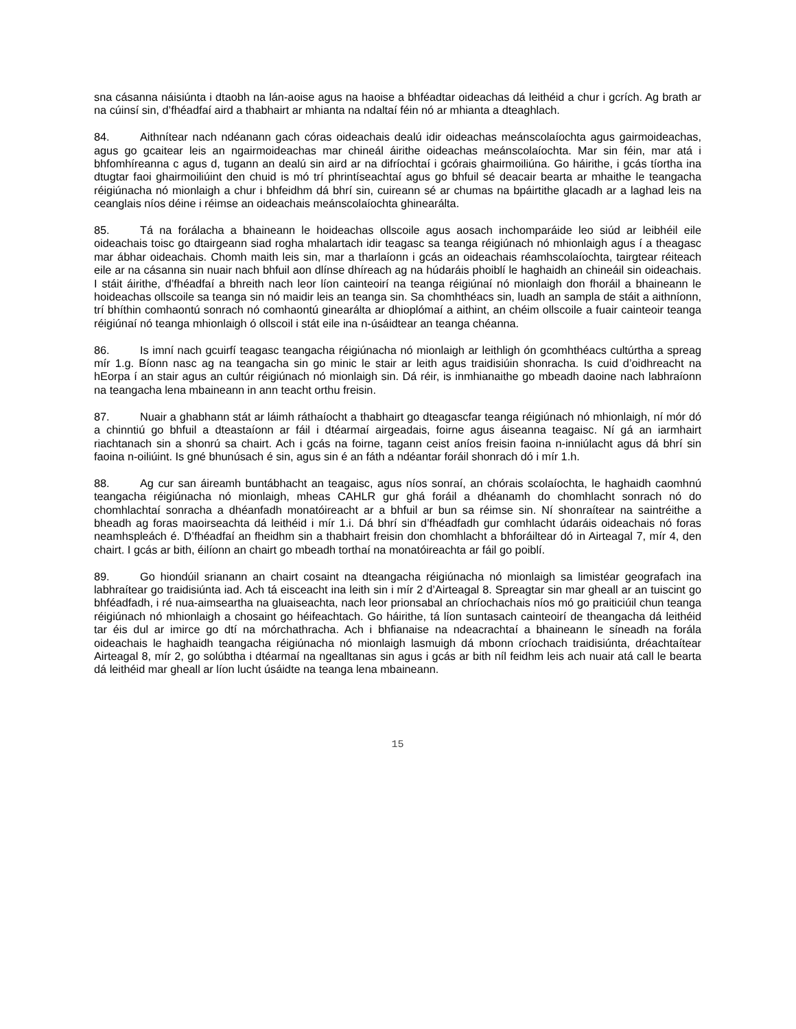sna cásanna náisiúnta i dtaobh na lán-aoise agus na haoise a bhféadtar oideachas dá leithéid a chur i gcrích. Ag brath ar na cúinsí sin, d’fhéadfaí aird a thabhairt ar mhianta na ndaltaí féin nó ar mhianta a dteaghlach.
84. Aithnítear nach ndéanann gach córas oideachais dealú idir oideachas meánscolaíochta agus gairmoideachas, agus go gcaitear leis an ngairmoideachas mar chineál áirithe oideachas meánscolaíochta. Mar sin féin, mar atá i bhfomhíreanna c agus d, tugann an dealú sin aird ar na difríochtaí i gcórais ghairmoiliúna. Go háirithe, i gcás tíortha ina dtugtar faoi ghairmoiliúint den chuid is mó trí phrintíseachtaí agus go bhfuil sé deacair bearta ar mhaithe le teangacha réigiúnacha nó mionlaigh a chur i bhfeidhm dá bhrí sin, cuireann sé ar chumas na bpáirtithe glacadh ar a laghad leis na ceanglais níos déine i réimse an oideachais meánscolaíochta ghinearálta.
85. Tá na forálacha a bhaineann le hoideachas ollscoile agus aosach inchomparáide leo siúd ar leibhéil eile oideachais toisc go dtairgeann siad rogha mhalartach idir teagasc sa teanga réigiúnach nó mhionlaigh agus í a theagasc mar ábhar oideachais. Chomh maith leis sin, mar a tharlaíonn i gcás an oideachais réamhscolaíochta, tairgtear réiteach eile ar na cásanna sin nuair nach bhfuil aon dlínse dhíreach ag na húdaráis phoiblí le haghaidh an chineáil sin oideachais. I stáit áirithe, d’fhéadfaí a bhreith nach leor líon cainteoirí na teanga réigiúnaí nó mionlaigh don fhoráil a bhaineann le hoideachas ollscoile sa teanga sin nó maidir leis an teanga sin. Sa chomhthéacs sin, luadh an sampla de stáit a aithníonn, trí bhíthin comhaontú sonrach nó comhaontú ginearálta ar dhioplómaí a aithint, an chéim ollscoile a fuair cainteoir teanga réigiúnaí nó teanga mhionlaigh ó ollscoil i stát eile ina n-úsáidtear an teanga chéanna.
86. Is imní nach gcuirfí teagasc teangacha réigiúnacha nó mionlaigh ar leithligh ón gcomhthéacs cultúrtha a spreag mír 1.g. Bíonn nasc ag na teangacha sin go minic le stair ar leith agus traidisiúin shonracha. Is cuid d’oidhreacht na hEorpa í an stair agus an cultúr réigiúnach nó mionlaigh sin. Dá réir, is inmhianaithe go mbeadh daoine nach labhraíonn na teangacha lena mbaineann in ann teacht orthu freisin.
87. Nuair a ghabhann stát ar láimh ráthaíocht a thabhairt go dteagascfar teanga réigiúnach nó mhionlaigh, ní mór dó a chinntiú go bhfuil a dteastaíonn ar fáil i dtéarmaí airgeadais, foirne agus áiseanna teagaisc. Ní gá an iarmhairt riachtanach sin a shonrú sa chairt. Ach i gcás na foirne, tagann ceist aníos freisin faoina n-inniúlacht agus dá bhrí sin faoina n-oiliúint. Is gné bhunúsach é sin, agus sin é an fáth a ndéantar foráil shonrach dó i mír 1.h.
88. Ag cur san áireamh buntábhacht an teagaisc, agus níos sonraí, an chórais scolaíochta, le haghaidh caomhnú teangacha réigiúnacha nó mionlaigh, mheas CAHLR gur ghá foráil a dhéanamh do chomhlacht sonrach nó do chomhlachtaí sonracha a dhéanfadh monatóireacht ar a bhfuil ar bun sa réimse sin. Ní shonraítear na saintréithe a bheadh ag foras maoirseachta dá leithéid i mír 1.i. Dá bhrí sin d’fhéadfadh gur comhlacht údaráis oideachais nó foras neamhspleách é. D’fhéadfaí an fheidhm sin a thabhairt freisin don chomhlacht a bhforáiltear dó in Airteagal 7, mír 4, den chairt. I gcás ar bith, éilíonn an chairt go mbeadh torthaí na monatóireachta ar fáil go poiblí.
89. Go hiondúil srianann an chairt cosaint na dteangacha réigiúnacha nó mionlaigh sa limistéar geografach ina labhraítear go traidisiúnta iad. Ach tá eisceacht ina leith sin i mír 2 d’Airteagal 8. Spreagtar sin mar gheall ar an tuiscint go bhféadfadh, i ré nua-aimseartha na gluaiseachta, nach leor prionsabal an chríochachais níos mó go praiticiúil chun teanga réigiúnach nó mhionlaigh a chosaint go héifeachtach. Go háirithe, tá líon suntasach cainteoirí de theangacha dá leithéid tar éis dul ar imirce go dtí na mórchathracha. Ach i bhfianaise na ndeacrachtaí a bhaineann le síneadh na forála oideachais le haghaidh teangacha réigiúnacha nó mionlaigh lasmuigh dá mbonn críochach traidisiúnta, dréachtaítear Airteagal 8, mír 2, go solúbtha i dtéarmaí na ngealltanas sin agus i gcás ar bith níl feidhm leis ach nuair atá call le bearta dá leithéid mar gheall ar líon lucht úsáidte na teanga lena mbaineann.
15